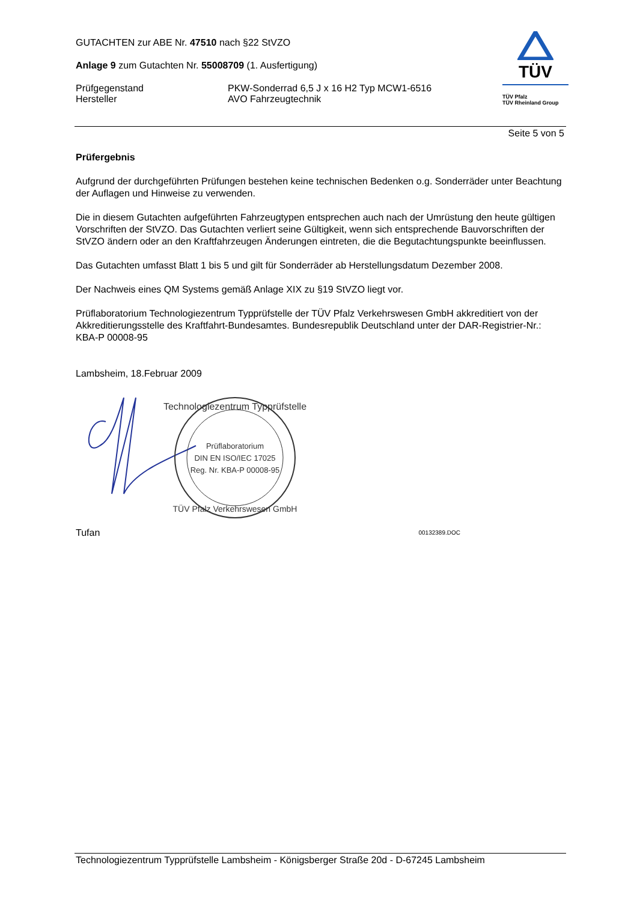GUTACHTEN zur ABE Nr. 47510 nach §22 StVZO
Anlage 9 zum Gutachten Nr. 55008709 (1. Ausfertigung)
Prüfgegenstand
Hersteller
PKW-Sonderrad 6,5 J x 16 H2 Typ MCW1-6516
AVO Fahrzeugtechnik
TÜV
TÜV Pfalz
TÜV Rheinland Group
Seite 5 von 5
Prüfergebnis
Aufgrund der durchgeführten Prüfungen bestehen keine technischen Bedenken o.g. Sonderräder unter Beachtung der Auflagen und Hinweise zu verwenden.
Die in diesem Gutachten aufgeführten Fahrzeugtypen entsprechen auch nach der Umrüstung den heute gültigen Vorschriften der StVZO. Das Gutachten verliert seine Gültigkeit, wenn sich entsprechende Bauvorschriften der StVZO ändern oder an den Kraftfahrzeugen Änderungen eintreten, die die Begutachtungspunkte beeinflussen.
Das Gutachten umfasst Blatt 1 bis 5 und gilt für Sonderräder ab Herstellungsdatum Dezember 2008.
Der Nachweis eines QM Systems gemäß Anlage XIX zu §19 StVZO liegt vor.
Prüflaboratorium Technologiezentrum Typprüfstelle der TÜV Pfalz Verkehrswesen GmbH akkreditiert von der Akkreditierungsstelle des Kraftfahrt-Bundesamtes. Bundesrepublik Deutschland unter der DAR-Registrier-Nr.: KBA-P 00008-95
Lambsheim, 18.Februar 2009
Technologiezentrum Typprüfstelle
Prüflaboratorium
DIN EN ISO/IEC 17025
Reg. Nr. KBA-P 00008-95
TÜV Pfalz Verkehrswesen GmbH
Tufan 00132389.DOC
Technologiezentrum Typprüfstelle Lambsheim - Königsberger Straße 20d - D-67245 Lambsheim